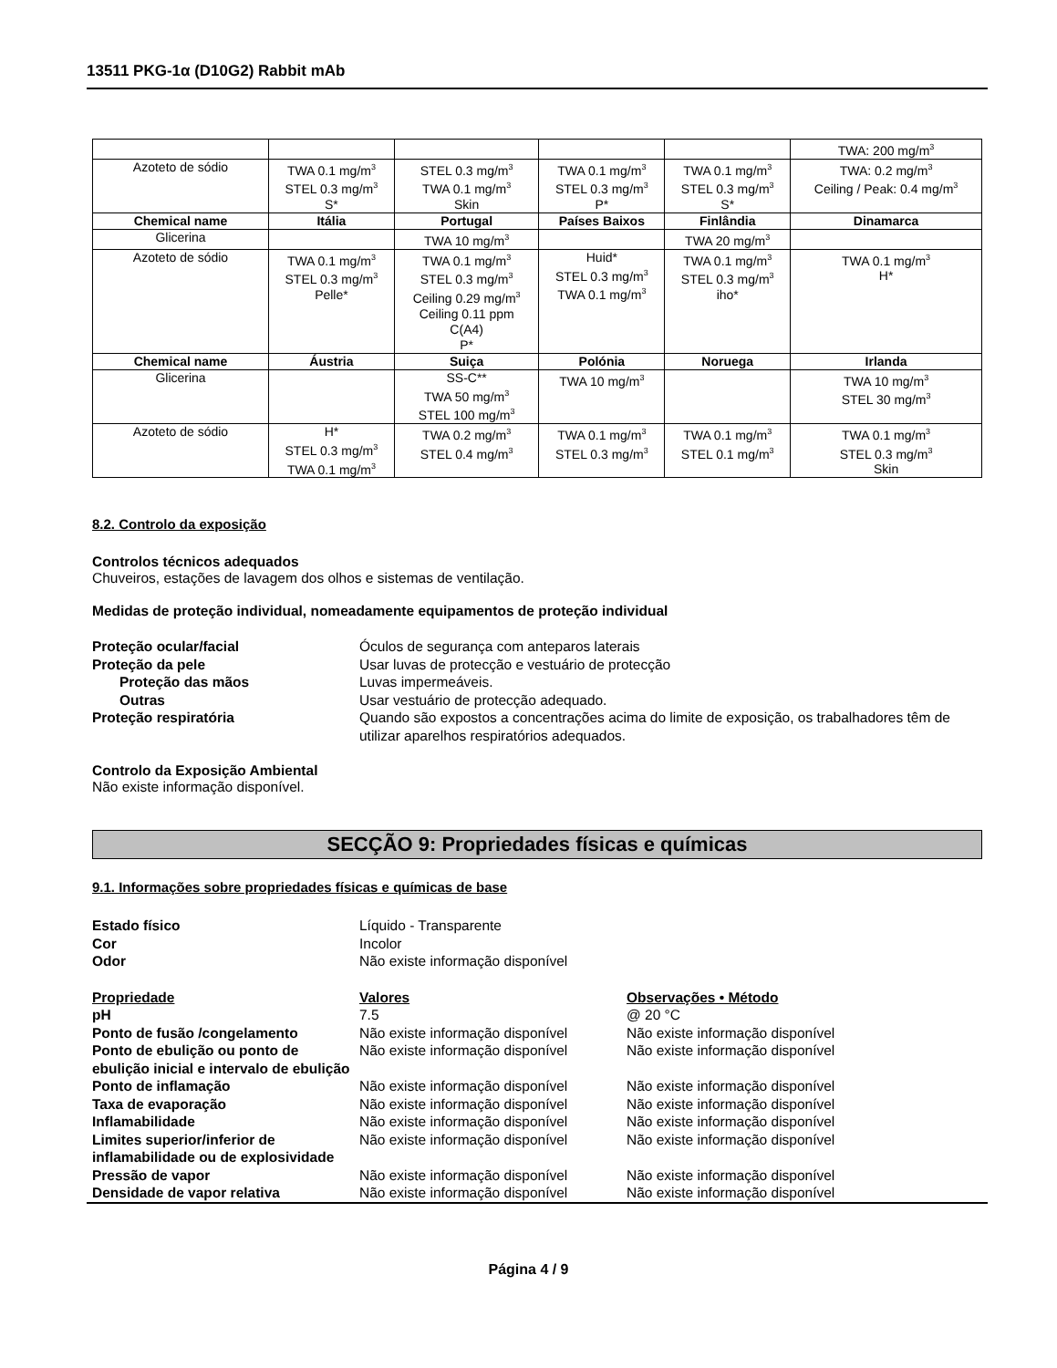13511 PKG-1α (D10G2) Rabbit mAb
| | | | | | TWA: 200 mg/m<sup>3</sup> |
| Azoteto de sódio | TWA 0.1 mg/m<sup>3</sup> STEL 0.3 mg/m<sup>3</sup> S* | STEL 0.3 mg/m<sup>3</sup> TWA 0.1 mg/m<sup>3</sup> Skin | TWA 0.1 mg/m<sup>3</sup> STEL 0.3 mg/m<sup>3</sup> P* | TWA 0.1 mg/m<sup>3</sup> STEL 0.3 mg/m<sup>3</sup> S* | TWA: 0.2 mg/m<sup>3</sup> Ceiling / Peak: 0.4 mg/m<sup>3</sup> |
| Chemical name | Itália | Portugal | Países Baixos | Finlândia | Dinamarca |
| Glicerina | | TWA 10 mg/m<sup>3</sup> | | TWA 20 mg/m<sup>3</sup> | |
| Azoteto de sódio | TWA 0.1 mg/m<sup>3</sup> STEL 0.3 mg/m<sup>3</sup> Pelle* | TWA 0.1 mg/m<sup>3</sup> STEL 0.3 mg/m<sup>3</sup> Ceiling 0.29 mg/m<sup>3</sup> Ceiling 0.11 ppm C(A4) P* | Huid* STEL 0.3 mg/m<sup>3</sup> TWA 0.1 mg/m<sup>3</sup> | TWA 0.1 mg/m<sup>3</sup> STEL 0.3 mg/m<sup>3</sup> iho* | TWA 0.1 mg/m<sup>3</sup> H* |
| Chemical name | Áustria | Suiça | Polónia | Noruega | Irlanda |
| Glicerina | | SS-C** TWA 50 mg/m<sup>3</sup> STEL 100 mg/m<sup>3</sup> | TWA 10 mg/m<sup>3</sup> | | TWA 10 mg/m<sup>3</sup> STEL 30 mg/m<sup>3</sup> |
| Azoteto de sódio | H* STEL 0.3 mg/m<sup>3</sup> TWA 0.1 mg/m<sup>3</sup> | TWA 0.2 mg/m<sup>3</sup> STEL 0.4 mg/m<sup>3</sup> | TWA 0.1 mg/m<sup>3</sup> STEL 0.3 mg/m<sup>3</sup> | TWA 0.1 mg/m<sup>3</sup> STEL 0.1 mg/m<sup>3</sup> | TWA 0.1 mg/m<sup>3</sup> STEL 0.3 mg/m<sup>3</sup> Skin |
8.2. Controlo da exposição
Controlos técnicos adequados
Chuveiros, estações de lavagem dos olhos e sistemas de ventilação.
Medidas de proteção individual, nomeadamente equipamentos de proteção individual
Proteção ocular/facial Óculos de segurança com anteparos laterais
Proteção da pele Usar luvas de protecção e vestuário de protecção
Proteção das mãos Luvas impermeáveis.
Outras Usar vestuário de protecção adequado.
Proteção respiratória Quando são expostos a concentrações acima do limite de exposição, os trabalhadores têm de utilizar aparelhos respiratórios adequados.
Controlo da Exposição Ambiental
Não existe informação disponível.
SECÇÃO 9: Propriedades físicas e químicas
9.1. Informações sobre propriedades físicas e químicas de base
Estado físico Líquido - Transparente
Cor Incolor
Odor Não existe informação disponível
Propriedade Valores Observações • Método
pH 7.5 @ 20 °C
Ponto de fusão /congelamento Não existe informação disponível
Não existe informação disponível
Ponto de ebulição ou ponto de ebulição inicial e intervalo de ebulição
Não existe informação disponível
Não existe informação disponível
Ponto de inflamação Não existe informação disponível
Não existe informação disponível
Taxa de evaporação Não existe informação disponível
Não existe informação disponível
Inflamabilidade Não existe informação disponível
Não existe informação disponível
Limites superior/inferior de inflamabilidade ou de explosividade
Não existe informação disponível
Não existe informação disponível
Pressão de vapor Não existe informação disponível
Não existe informação disponível
Densidade de vapor relativa Não existe informação disponível
Não existe informação disponível
Página 4 / 9